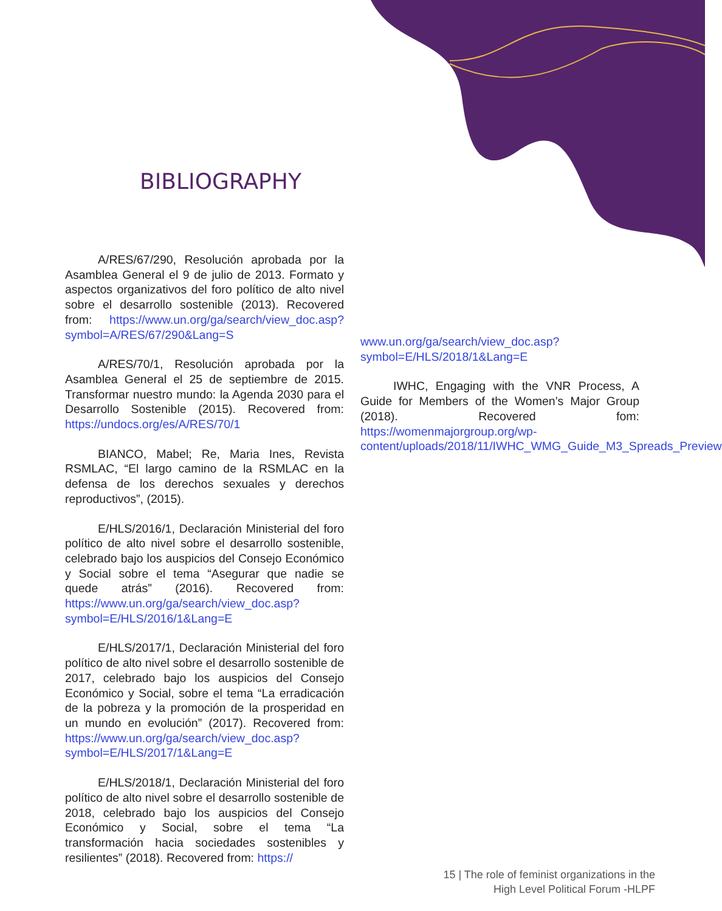BIBLIOGRAPHY
A/RES/67/290, Resolución aprobada por la Asamblea General el 9 de julio de 2013. Formato y aspectos organizativos del foro político de alto nivel sobre el desarrollo sostenible (2013). Recovered from: https://www.un.org/ga/search/view_doc.asp?symbol=A/RES/67/290&Lang=S
A/RES/70/1, Resolución aprobada por la Asamblea General el 25 de septiembre de 2015. Transformar nuestro mundo: la Agenda 2030 para el Desarrollo Sostenible (2015). Recovered from: https://undocs.org/es/A/RES/70/1
BIANCO, Mabel; Re, Maria Ines, Revista RSMLAC, “El largo camino de la RSMLAC en la defensa de los derechos sexuales y derechos reproductivos”, (2015).
E/HLS/2016/1, Declaración Ministerial del foro político de alto nivel sobre el desarrollo sostenible, celebrado bajo los auspicios del Consejo Económico y Social sobre el tema “Asegurar que nadie se quede atrás” (2016). Recovered from: https://www.un.org/ga/search/view_doc.asp?symbol=E/HLS/2016/1&Lang=E
E/HLS/2017/1, Declaración Ministerial del foro político de alto nivel sobre el desarrollo sostenible de 2017, celebrado bajo los auspicios del Consejo Económico y Social, sobre el tema “La erradicación de la pobreza y la promoción de la prosperidad en un mundo en evolución” (2017). Recovered from: https://www.un.org/ga/search/view_doc.asp?symbol=E/HLS/2017/1&Lang=E
E/HLS/2018/1, Declaración Ministerial del foro político de alto nivel sobre el desarrollo sostenible de 2018, celebrado bajo los auspicios del Consejo Económico y Social, sobre el tema “La transformación hacia sociedades sostenibles y resilientes” (2018). Recovered from: https://
www.un.org/ga/search/view_doc.asp?symbol=E/HLS/2018/1&Lang=E
IWHC, Engaging with the VNR Process, A Guide for Members of the Women’s Major Group (2018). Recovered fom: https://womenmajorgroup.org/wp- content/uploads/2018/11/IWHC_WMG_Guide_M3_Spreads_Preview
15 | The role of feminist organizations in the
High Level Political Forum -HLPF